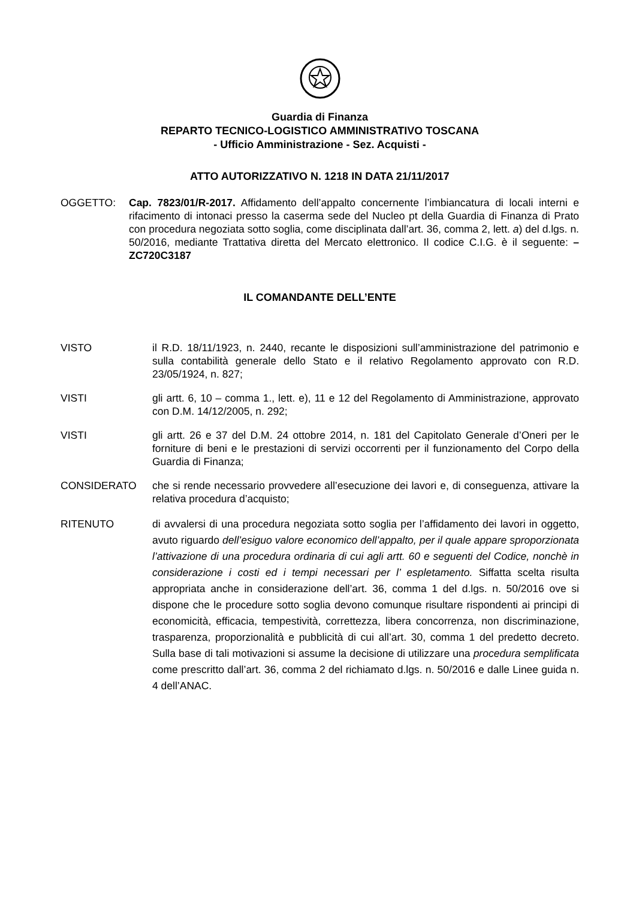Guardia di Finanza
REPARTO TECNICO-LOGISTICO AMMINISTRATIVO TOSCANA
- Ufficio Amministrazione - Sez. Acquisti -
ATTO AUTORIZZATIVO N. 1218 IN DATA 21/11/2017
OGGETTO: Cap. 7823/01/R-2017. Affidamento dell’appalto concernente l’imbiancatura di locali interni e rifacimento di intonaci presso la caserma sede del Nucleo pt della Guardia di Finanza di Prato con procedura negoziata sotto soglia, come disciplinata dall’art. 36, comma 2, lett. a) del d.lgs. n. 50/2016, mediante Trattativa diretta del Mercato elettronico. Il codice C.I.G. è il seguente: – ZC720C3187
IL COMANDANTE DELL’ENTE
VISTO il R.D. 18/11/1923, n. 2440, recante le disposizioni sull’amministrazione del patrimonio e sulla contabilità generale dello Stato e il relativo Regolamento approvato con R.D. 23/05/1924, n. 827;
VISTI gli artt. 6, 10 – comma 1., lett. e), 11 e 12 del Regolamento di Amministrazione, approvato con D.M. 14/12/2005, n. 292;
VISTI gli artt. 26 e 37 del D.M. 24 ottobre 2014, n. 181 del Capitolato Generale d’Oneri per le forniture di beni e le prestazioni di servizi occorrenti per il funzionamento del Corpo della Guardia di Finanza;
CONSIDERATO che si rende necessario provvedere all’esecuzione dei lavori e, di conseguenza, attivare la relativa procedura d’acquisto;
RITENUTO di avvalersi di una procedura negoziata sotto soglia per l’affidamento dei lavori in oggetto, avuto riguardo dell’esiguo valore economico dell’appalto, per il quale appare sproporzionata l’attivazione di una procedura ordinaria di cui agli artt. 60 e seguenti del Codice, nonchè in considerazione i costi ed i tempi necessari per l’ espletamento. Siffatta scelta risulta appropriata anche in considerazione dell’art. 36, comma 1 del d.lgs. n. 50/2016 ove si dispone che le procedure sotto soglia devono comunque risultare rispondenti ai principi di economicità, efficacia, tempestività, correttezza, libera concorrenza, non discriminazione, trasparenza, proporzionalità e pubblicità di cui all’art. 30, comma 1 del predetto decreto. Sulla base di tali motivazioni si assume la decisione di utilizzare una procedura semplificata come prescritto dall’art. 36, comma 2 del richiamato d.lgs. n. 50/2016 e dalle Linee guida n. 4 dell’ANAC.